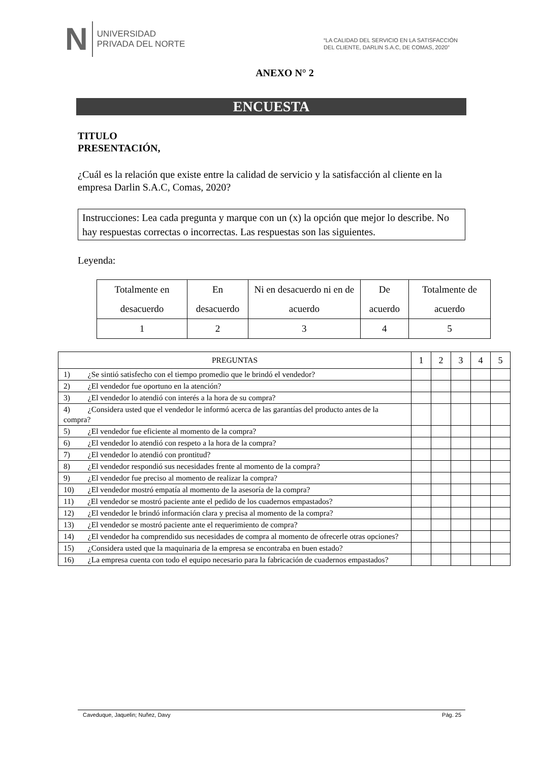N
UNIVERSIDAD
PRIVADA DEL NORTE
“LA CALIDAD DEL SERVICIO EN LA SATISFACCIÓN
DEL CLIENTE, DARLIN S.A.C, DE COMAS, 2020”
ANEXO N° 2
ENCUESTA
TITULO
PRESENTACIÓN,
¿Cuál es la relación que existe entre la calidad de servicio y la satisfacción al cliente en la empresa Darlin S.A.C, Comas, 2020?
Instrucciones: Lea cada pregunta y marque con un (x) la opción que mejor lo describe. No hay respuestas correctas o incorrectas. Las respuestas son las siguientes.
Leyenda:
| Totalmente en desacuerdo | En desacuerdo | Ni en desacuerdo ni en de acuerdo | De acuerdo | Totalmente de acuerdo |
| 1 | 2 | 3 | 4 | 5 |
| PREGUNTAS | 1 | 2 | 3 | 4 | 5 |
| 1) ¿Se sintió satisfecho con el tiempo promedio que le brindó el vendedor? | | | | | |
| 2) ¿El vendedor fue oportuno en la atención? | | | | | |
| 3) ¿El vendedor lo atendió con interés a la hora de su compra? | | | | | |
| 4) ¿Considera usted que el vendedor le informó acerca de las garantías del producto antes de la compra? | | | | | |
| 5) ¿El vendedor fue eficiente al momento de la compra? | | | | | |
| 6) ¿El vendedor lo atendió con respeto a la hora de la compra? | | | | | |
| 7) ¿El vendedor lo atendió con prontitud? | | | | | |
| 8) ¿El vendedor respondió sus necesidades frente al momento de la compra? | | | | | |
| 9) ¿El vendedor fue preciso al momento de realizar la compra? | | | | | |
| 10) ¿El vendedor mostró empatía al momento de la asesoría de la compra? | | | | | |
| 11) ¿El vendedor se mostró paciente ante el pedido de los cuadernos empastados? | | | | | |
| 12) ¿El vendedor le brindó información clara y precisa al momento de la compra? | | | | | |
| 13) ¿El vendedor se mostró paciente ante el requerimiento de compra? | | | | | |
| 14) ¿El vendedor ha comprendido sus necesidades de compra al momento de ofrecerle otras opciones? | | | | | |
| 15) ¿Considera usted que la maquinaria de la empresa se encontraba en buen estado? | | | | | |
| 16) ¿La empresa cuenta con todo el equipo necesario para la fabricación de cuadernos empastados? | | | | | |
Caveduque, Jaquelin; Nuñez, Davy Pág. 25